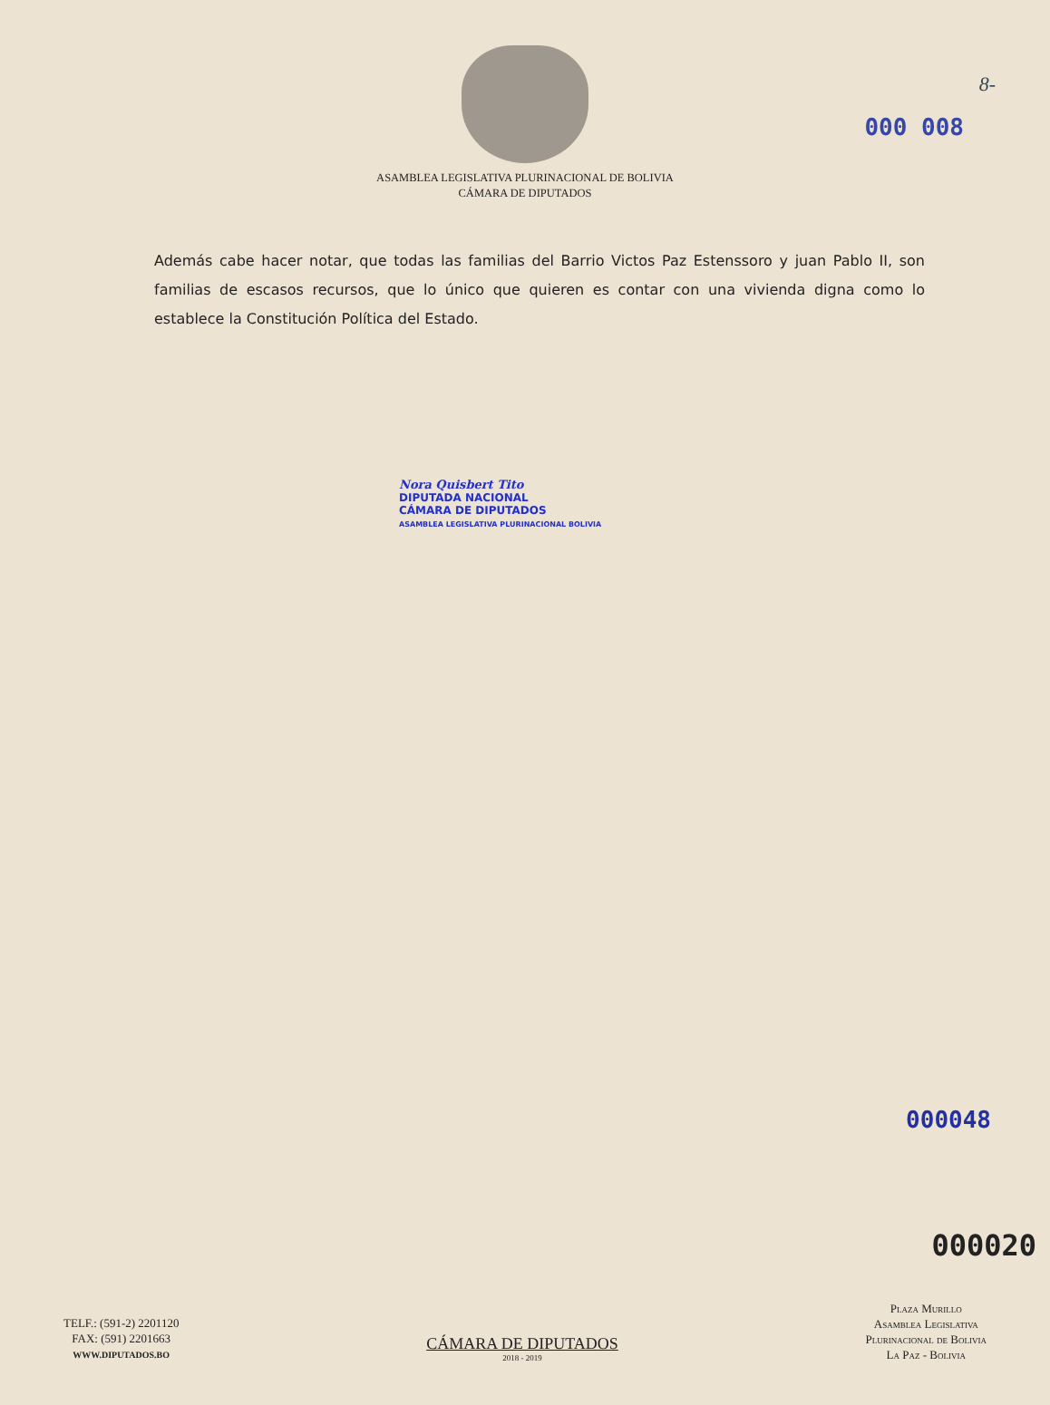8-
000 008
ASAMBLEA LEGISLATIVA PLURINACIONAL DE BOLIVIA
CÁMARA DE DIPUTADOS
Además cabe hacer notar, que todas las familias del Barrio Victos Paz Estenssoro y juan Pablo II, son familias de escasos recursos, que lo único que quieren es contar con una vivienda digna como lo establece la Constitución Política del Estado.
Nora Quisbert Tito
DIPUTADA NACIONAL
CÁMARA DE DIPUTADOS
ASAMBLEA LEGISLATIVA PLURINACIONAL BOLIVIA
000048
000020
TELF.: (591-2) 2201120
FAX: (591) 2201663
WWW.DIPUTADOS.BO
CÁMARA DE DIPUTADOS
2018 - 2019
Plaza Murillo
Asamblea Legislativa
Plurinacional de Bolivia
La Paz - Bolivia